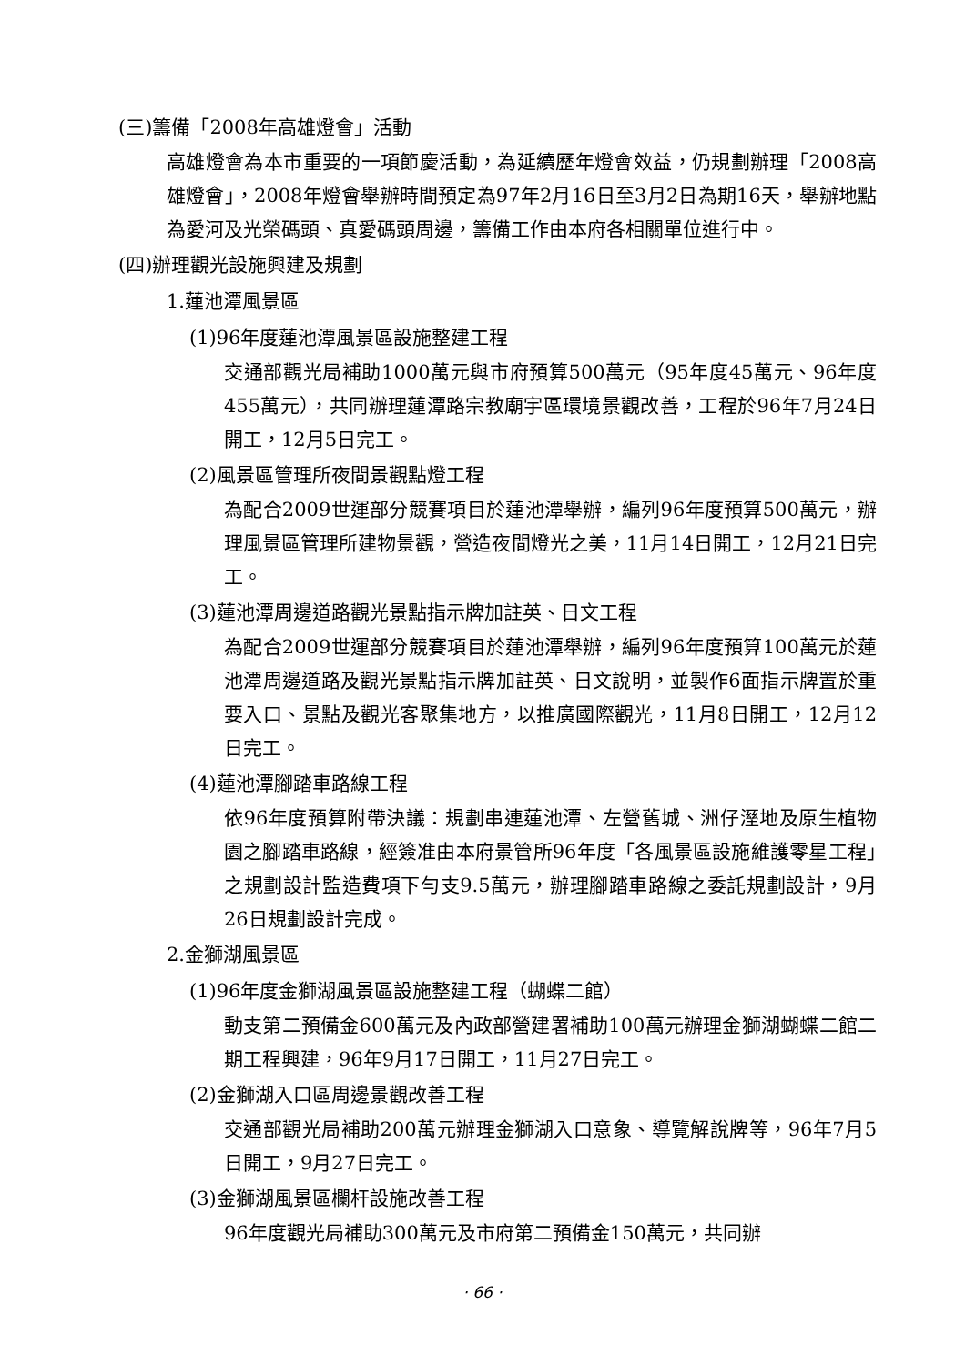(三)籌備「2008年高雄燈會」活動
高雄燈會為本市重要的一項節慶活動，為延續歷年燈會效益，仍規劃辦理「2008高雄燈會」，2008年燈會舉辦時間預定為97年2月16日至3月2日為期16天，舉辦地點為愛河及光榮碼頭、真愛碼頭周邊，籌備工作由本府各相關單位進行中。
(四)辦理觀光設施興建及規劃
1.蓮池潭風景區
(1)96年度蓮池潭風景區設施整建工程
交通部觀光局補助1000萬元與市府預算500萬元（95年度45萬元、96年度455萬元），共同辦理蓮潭路宗教廟宇區環境景觀改善，工程於96年7月24日開工，12月5日完工。
(2)風景區管理所夜間景觀點燈工程
為配合2009世運部分競賽項目於蓮池潭舉辦，編列96年度預算500萬元，辦理風景區管理所建物景觀，營造夜間燈光之美，11月14日開工，12月21日完工。
(3)蓮池潭周邊道路觀光景點指示牌加註英、日文工程
為配合2009世運部分競賽項目於蓮池潭舉辦，編列96年度預算100萬元於蓮池潭周邊道路及觀光景點指示牌加註英、日文說明，並製作6面指示牌置於重要入口、景點及觀光客聚集地方，以推廣國際觀光，11月8日開工，12月12日完工。
(4)蓮池潭腳踏車路線工程
依96年度預算附帶決議：規劃串連蓮池潭、左營舊城、洲仔溼地及原生植物園之腳踏車路線，經簽准由本府景管所96年度「各風景區設施維護零星工程」之規劃設計監造費項下勻支9.5萬元，辦理腳踏車路線之委託規劃設計，9月26日規劃設計完成。
2.金獅湖風景區
(1)96年度金獅湖風景區設施整建工程（蝴蝶二館）
動支第二預備金600萬元及內政部營建署補助100萬元辦理金獅湖蝴蝶二館二期工程興建，96年9月17日開工，11月27日完工。
(2)金獅湖入口區周邊景觀改善工程
交通部觀光局補助200萬元辦理金獅湖入口意象、導覽解說牌等，96年7月5日開工，9月27日完工。
(3)金獅湖風景區欄杆設施改善工程
96年度觀光局補助300萬元及市府第二預備金150萬元，共同辦
· 66 ·